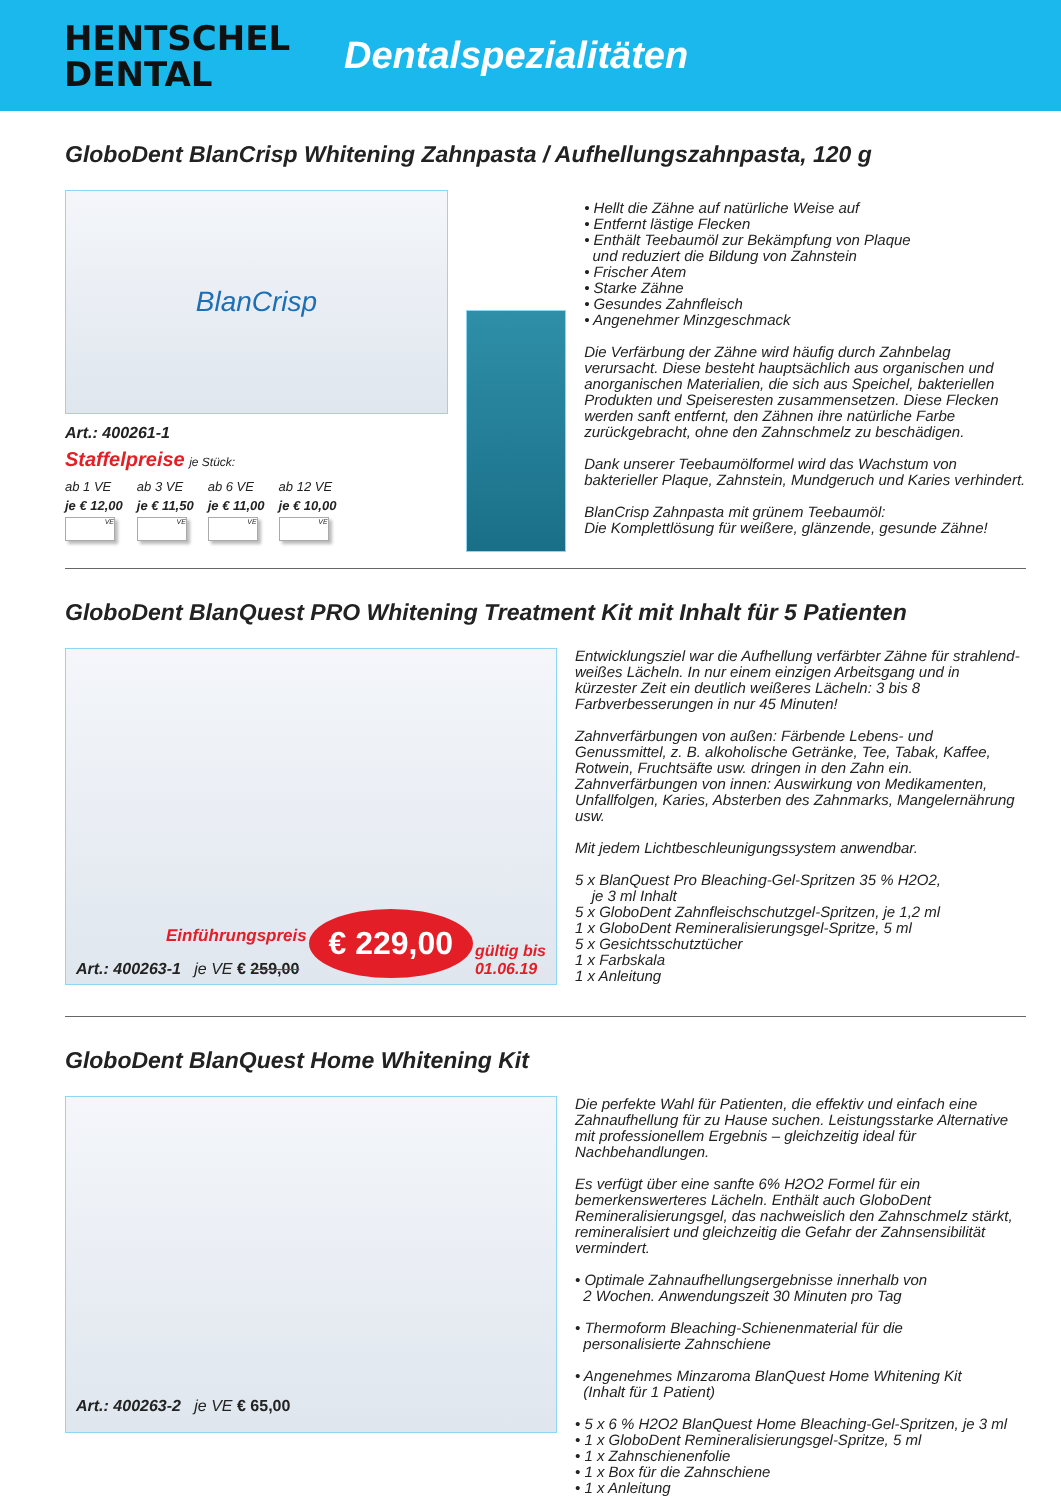HENTSCHEL
DENTAL
Dentalspezialitäten
GloboDent BlanCrisp Whitening Zahnpasta / Aufhellungszahnpasta, 120 g
BlanCrisp
Art.: 400261-1
Staffelpreise je Stück:
| ab 1 VE | ab 3 VE | ab 6 VE | ab 12 VE |
| je € 12,00 | je € 11,50 | je € 11,00 | je € 10,00 |
| VE | VE | VE | VE |
• Hellt die Zähne auf natürliche Weise auf
• Entfernt lästige Flecken
• Enthält Teebaumöl zur Bekämpfung von Plaque
und reduziert die Bildung von Zahnstein
• Frischer Atem
• Starke Zähne
• Gesundes Zahnfleisch
• Angenehmer Minzgeschmack
Die Verfärbung der Zähne wird häufig durch Zahnbelag verursacht. Diese besteht hauptsächlich aus organischen und anorganischen Materialien, die sich aus Speichel, bakteriellen Produkten und Speiseresten zusammensetzen. Diese Flecken werden sanft entfernt, den Zähnen ihre natürliche Farbe zurückgebracht, ohne den Zahnschmelz zu beschädigen.
Dank unserer Teebaumölformel wird das Wachstum von bakterieller Plaque, Zahnstein, Mundgeruch und Karies verhindert.
BlanCrisp Zahnpasta mit grünem Teebaumöl:
Die Komplettlösung für weißere, glänzende, gesunde Zähne!
GloboDent BlanQuest PRO Whitening Treatment Kit mit Inhalt für 5 Patienten
Einführungspreis
Art.: 400263-1 je VE € 259,00
€ 229,00
gültig bis
01.06.19
Entwicklungsziel war die Aufhellung verfärbter Zähne für strahlend-weißes Lächeln. In nur einem einzigen Arbeitsgang und in kürzester Zeit ein deutlich weißeres Lächeln: 3 bis 8 Farbverbesserungen in nur 45 Minuten!
Zahnverfärbungen von außen: Färbende Lebens- und Genussmittel, z. B. alkoholische Getränke, Tee, Tabak, Kaffee, Rotwein, Fruchtsäfte usw. dringen in den Zahn ein. Zahnverfärbungen von innen: Auswirkung von Medikamenten, Unfallfolgen, Karies, Absterben des Zahnmarks, Mangelernährung usw.
Mit jedem Lichtbeschleunigungssystem anwendbar.
5 x BlanQuest Pro Bleaching-Gel-Spritzen 35 % H2O2,
je 3 ml Inhalt
5 x GloboDent Zahnfleischschutzgel-Spritzen, je 1,2 ml
1 x GloboDent Remineralisierungsgel-Spritze, 5 ml
5 x Gesichtsschutztücher
1 x Farbskala
1 x Anleitung
GloboDent BlanQuest Home Whitening Kit
Art.: 400263-2 je VE € 65,00
Die perfekte Wahl für Patienten, die effektiv und einfach eine Zahnaufhellung für zu Hause suchen. Leistungsstarke Alternative mit professionellem Ergebnis – gleichzeitig ideal für Nachbehandlungen.
Es verfügt über eine sanfte 6% H2O2 Formel für ein bemerkenswerteres Lächeln. Enthält auch GloboDent Remineralisierungsgel, das nachweislich den Zahnschmelz stärkt, remineralisiert und gleichzeitig die Gefahr der Zahnsensibilität vermindert.
• Optimale Zahnaufhellungsergebnisse innerhalb von
2 Wochen. Anwendungszeit 30 Minuten pro Tag
• Thermoform Bleaching-Schienenmaterial für die
personalisierte Zahnschiene
• Angenehmes Minzaroma BlanQuest Home Whitening Kit
(Inhalt für 1 Patient)
• 5 x 6 % H2O2 BlanQuest Home Bleaching-Gel-Spritzen, je 3 ml
• 1 x GloboDent Remineralisierungsgel-Spritze, 5 ml
• 1 x Zahnschienenfolie
• 1 x Box für die Zahnschiene
• 1 x Anleitung